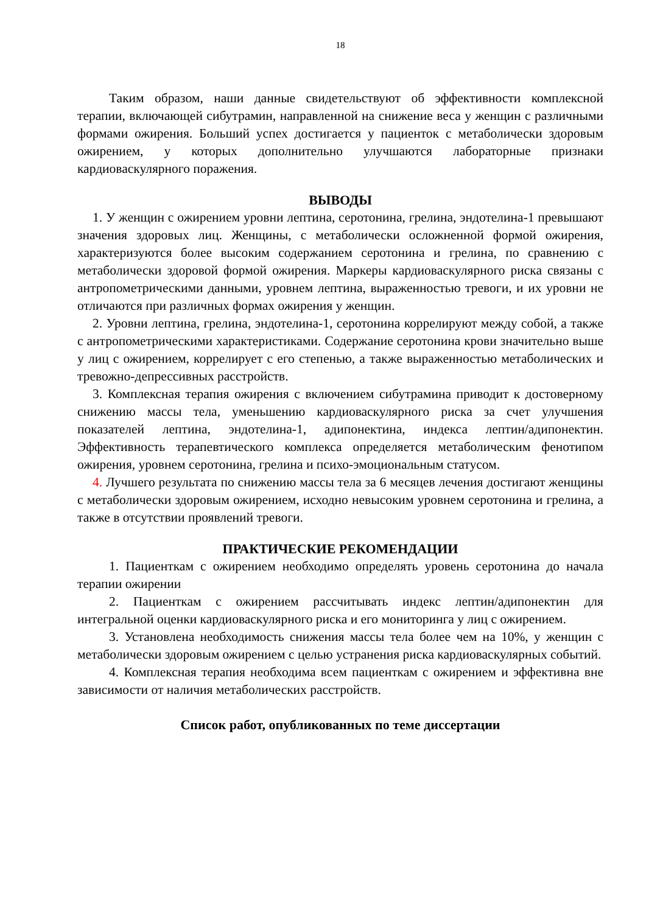18
Таким образом, наши данные свидетельствуют об эффективности комплексной терапии, включающей сибутрамин, направленной на снижение веса у женщин с различными формами ожирения. Больший успех достигается у пациенток с метаболически здоровым ожирением, у которых дополнительно улучшаются лабораторные признаки кардиоваскулярного поражения.
ВЫВОДЫ
1. У женщин с ожирением уровни лептина, серотонина, грелина, эндотелина-1 превышают значения здоровых лиц. Женщины, с метаболически осложненной формой ожирения, характеризуются более высоким содержанием серотонина и грелина, по сравнению с метаболически здоровой формой ожирения. Маркеры кардиоваскулярного риска связаны с антропометрическими данными, уровнем лептина, выраженностью тревоги, и их уровни не отличаются при различных формах ожирения у женщин.
2. Уровни лептина, грелина, эндотелина-1, серотонина коррелируют между собой, а также с антропометрическими характеристиками. Содержание серотонина крови значительно выше у лиц с ожирением, коррелирует с его степенью, а также выраженностью метаболических и тревожно-депрессивных расстройств.
3. Комплексная терапия ожирения с включением сибутрамина приводит к достоверному снижению массы тела, уменьшению кардиоваскулярного риска за счет улучшения показателей лептина, эндотелина-1, адипонектина, индекса лептин/адипонектин. Эффективность терапевтического комплекса определяется метаболическим фенотипом ожирения, уровнем серотонина, грелина и психо-эмоциональным статусом.
4. Лучшего результата по снижению массы тела за 6 месяцев лечения достигают женщины с метаболически здоровым ожирением, исходно невысоким уровнем серотонина и грелина, а также в отсутствии проявлений тревоги.
ПРАКТИЧЕСКИЕ РЕКОМЕНДАЦИИ
1. Пациенткам с ожирением необходимо определять уровень серотонина до начала терапии ожирении
2. Пациенткам с ожирением рассчитывать индекс лептин/адипонектин для интегральной оценки кардиоваскулярного риска и его мониторинга у лиц с ожирением.
3. Установлена необходимость снижения массы тела более чем на 10%, у женщин с метаболически здоровым ожирением с целью устранения риска кардиоваскулярных событий.
4. Комплексная терапия необходима всем пациенткам с ожирением и эффективна вне зависимости от наличия метаболических расстройств.
Список работ, опубликованных по теме диссертации